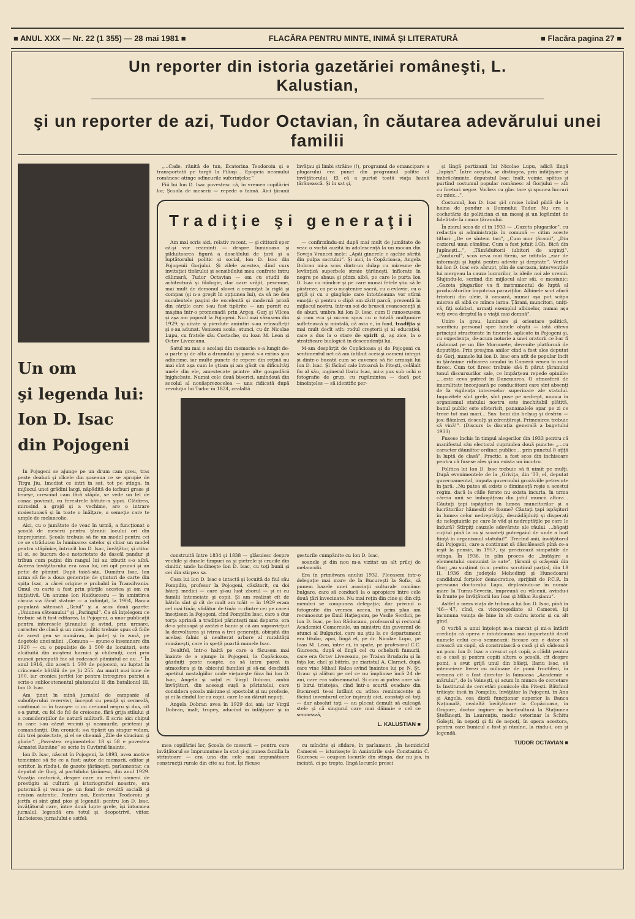■ ANUL XXX — Nr. 22 (1 355) — 28 mai 1981 ■ FLACĂRA PENTRU MINTE, INIMĂ ŞI LITERATURĂ ■ Flacăra pagina 27 ■
Un reporter din istoria gazetăriei româneşti, L. Kalustian,
şi un reporter de azi, Tudor Octavian, în căutarea adevărului unei familii
Un om
şi legenda lui:
Ion D. Isac
din Pojogeni
În Pojogeni se ajunge pe un drum cam greu, tras peste dealuri şi vîlcele din şoseaua ce se apropie de Tîrgu Jiu. Imediat ce intri în sat, tot pe stînga, în mijlocul unei grădini largi, năpădită de ierburi grase şi leneşe, crescînd cam fără stăpîn, se vede un fel de conac povîrnit, cu ferestrele bătute-n şipci. Clădirea, mirosind a grajd şi a vechime, are o intrare maiestuoasă şi în toate o înălţare, o semeţie care te umple de melancolie.
Aici, cu o jumătate de veac în urmă, a funcţionat o şcoală de meserii pentru ţăranii locului ori din împrejurimi. Şcoala trebuia să fie un model pentru cei ce se străduiau la luminarea satelor şi chiar un model pentru stăpînire, întrucît Ion D. Isac, învăţător, şi ctitor al ei, se bucura de-o notorietate de dascăl pandur şi tribun cum puţini din rangul lui au izbutit s-o aibă. Averea învăţătorului era casa lui, cei opt prunci şi un petic de pămînt. După taică-său, Dumitru Isac, Ion urma să fie a doua generaţie de ştiutori de carte din spiţa Isac, a cărei origine e probabil în Transilvania. Omul cu carte a fost prin părţile acestea şi om cu iniţiativă. Un anume Ion Haiducescu — în amintirea căruia s-a făcut statuie — a înfiinţat, la 1904, Banca populară sătească „Griul“ şi a scos două gazete: „Uniunea săteanului“ şi „Paringul“. Ca să înţelegem ce trebuie să fi fost editarea, la Pojogeni, a unor publicaţii pentru interesele ţăranului şi avînd, prin urmare, caracter de clasă şi un miez politic trebuie spus că foile de acest gen se numărau, în judeţ şi în zonă, pe degetele unei mîini. „Comuna — spune o însemnare din 1920 — cu o populaţie de 1 500 de locuitori, este alcătuită din moşteni harnici şi chibzuiţi, cari prin muncă pricepută fac să rodească pămîntul ce au...“ În anul 1916, din acești 1 500 de pojoceni, au luptat în crîncenele bătălii de pe Jii 255. Au murit mai bine de 100, iar cronica jertfei lor pentru întregirea patriei a scris-o sublocotenentul plutonului II din batalionul III, Ion D. Isac.
Am ţinut în mînă jurnalul de campanie al subofiţerului rezervist, început cu peniţă şi cerneală, continuat — în tranşee — cu creionul negru şi dus, cît s-a putut, cu fel de fel de creioane, fără grija stilului şi a consideraţiilor de natură militară. E scris aici chipul în care i-au căzut vecinii şi neamurile, prietenii şi comandanţii. Din cronică; s-a tipărit un singur volum, din trei proiectate, şi el se cheamă „Zile de sbucium şi glorie“. „Povestea regimentelor 18 şi 58 e povestea Armatei Române“ se scrie în Cuvîntul înainte.
Ion D. Isac, născut în Pojogeni, la 1893, avea motive temeinice să fie ce a fost: autor de memorii, editor şi scriitor, la rîndu-i, de gazete ţărăneşti, parlamentar, ca deputat de Gorj, al partidului ţărănesc, din anul 1929. Vocaţia oratorică, despre care au referit oameni de prestigiu ai culturii şi istoriografiei noastre, era puternică şi venea pe un fond de revoltă socială şi eroism autentic. Pentru noi, Ecaterina Teodoroiu şi jertfa ei sînt gînd pios şi legendă; pentru Ion D. Isac, învăţătorul care, între două lupte grele, îşi întocmea jurnalul, legendă era totul şi, deopotrivă, viitor. Încheierea jurnalului e astfel:
„...Cade, rănită de tun, Ecaterina Teodoroiu şi e transportată pe targă la Filiaşi... Epopeia neamului românesc atinge adîncurile suferinţelor.“
Fiii lui Ion D. Isac povestesc că, în vremea copilăriei lor, Şcoala de meserii — repede o faimă. Aici ţăranii învăţau şi limbi străine (!), programul de emancipare a plugarului era punct din programul politic al învăţătorului. El că a purtat toată viaţa haină ţărănească. Şi în sat şi,
Tradiţie şi generaţii
Am mai scris aici, relativ recent, — şi cititorii sper că-şi vor reaminti — despre luminoasa şi pilduitoarea figură a dascălului de ţară şi a luptătorului politic şi social, Ion D. Isac din Pojogenii Gorjului. Şi zilele acestea, dînd curs invitaţiei tînărului şi sensibilului meu confrate întru călimară, Tudor Octavian — om cu studii de arhitectură şi filologie, dar care vrăjit, pesemne, mai mult de demonul slovei a renunţat la riglă şi compas (şi n-a greşit în opţiunea lui), ca să ne dea suculentele pagini de excelentă şi modernă proză din cărţile care i-au fost tipărite — am pornit cu maşina într-o promenadă prin Argeş, Gorj şi Vîlcea şi aşa am poposit la Pojogeni. Nu-l mai văzusem din 1929; şi uitate şi pierdute amintiri s-au reînsufleţit şi s-au adunat. Venisem acolo, atunci, cu dr. Nicolae Lupu, cu fratele său Costache, cu Ioan M. Leon şi Octav Livezeanu.
Satul nu mai e acelaşi din memorie: s-a lungit de-o parte şi de alta a drumului şi parcă s-a extins şi-n adîncime, iar multe puncte de repere din reţină nu mai sînt aşa cum le ştiam şi am găsit cu dificultăţi unele din ele, amestecate printre alte gospodării înjghebate. Numai cele două biserici, amîndouă din secolul al nouăsprezecelea — una ridicată după revoluţia lui Tudor în 1824, cealaltă
— confirmîndu-mi după mai mult de jumătate de veac o vorbă auzită în adolescenţă la un mocan din Soveja Vrancei mele: „Apăi ginerele e aşchie sărită din pulpa socrului“. Şi aici, la Copăcioasa, Angela Dobran mi-a scos dintr-un dulap cu miresme de levănţică superbele straie ţărăneşti, înflorate în negru pe abaua şi pînza albă, pe care le purta Ion D. Isac cu mîndrie şi pe care numai fetele ştiu să le păstreze, ca pe o moştenire sacră, cu o evlavie, cu o grijă şi cu o gingăşie care întotdeauna vor stîrni emoţii; şi pentru o clipă am zărit parcă, prezentă în mijlocul nostru, într-un soi de bruscă evanescenţă şi de aburi, umbra lui Ion D. Isac, cum îl cunoscusem şi cum era şi mi-am spus cu o totală mulţumire sufletească şi mintală, că asta e, în fond, tradiţia şi mai mult decît atît: rodul creşterii şi al educaţiei, care a dus la o stare de spirit şi, aş zice, la o stratificare biologică în descendenţii lui.
M-am despărţit de Copăcioasa şi de Pojogeni cu sentimentul net că am întîlnit aceiaşi oameni integri şi dintr-o bucată cum se cuvenea să fie urmaşii lui Ion D. Isac. Şi făcînd cale întoarsă la Piteşti, celălalt fiu al său, inginerul Ilariu Isac, mi-a pus sub ochi o fotografie de grup, cu rugămintea — dacă pot bineînţeles — să identific per-
construită între 1834 şi 1838 — glăsuiesc despre vechile şi dusele timpuri ca şi pietrele şi crucile din cimitir, unde hodineşte Ion D. Isac, cu toţi bunii şi cei din stirpea sa.
Casa lui Ion D. Isac e intactă şi locuită de fiul său Pompiliu, profesor la Pojogeni, căsătorit, cu doi băieţi medici — care şi-au luat zborul — şi ei cu familii întemeiate şi copii. Şi am realizat cît de bătrîn sînt şi cît de mult am trăit — în 1929 eram cel mai tînăr, sfidător de tînăr — dintre cei pe care-i însoţisem la Pojogeni, cînd Pompiliu Isac, care a dus torţa aprinsă a tradiţiei părinteşti mai departe, era de-o şchioapă şi astăzi e bunic şi că am supravieţuit la dezvoltarea şi ivirea a trei generaţii, obîrşită din acelaşi falnic şi nealterat arbore al ruralităţii româneşti, care în speţă poartă numele Isac.
Dealtfel, într-o haltă pe care o făcusem mai înainte de a ajunge în Pojogeni, la Copăcioasa, găzduiţi peste noapte, ca să intru parcă în atmosfera şi în obiceiul familiei şi să-mi deschidă apetitul nostalgiilor unde vieţuieşte fiica lui Ion D. Isac, Angela şi soţul ei Virgil Dobran, ambii învăţători, din aceeaşi suşă a părintelui, care considera şcoala misiune şi apostolat şi nu profesie, şi ei la rîndul lor cu copii, care le-au dăruit nepoţi.
Angela Dobran avea în 1929 doi ani; iar Virgil Dobran, înalt, trupeş, aducînd în înfăţişare şi în gesturile cumpănite cu Ion D. Isac,
soanele şi din nou m-a vizitat un alt prilej de melancolii.
Era în primăvara anului 1932. Plecasem într-o delegaţie mai mare de la Bucureşti la Sofia, să punem bazele unei asociaţii culturale româno-bulgare, care să conducă la o apropiere între cele două ţări învecinate. Nu mai reţin din cine şi din cîţi membri se compunea delegaţia; dar privind o fotografie din vremea aceea, în prim plan am recunoscut pe Emil Haţieganu, pe Vasile Serdici, pe Ion D. Isac, pe Ion Răducanu, profesorul şi rectorul Academiei Comerciale, un ministru din guvernul de atunci al Bulgariei, care nu ştiu la ce departament era titular, apoi, lîngă el, pe dr. Nicolae Lupu, pe Ioan M. Leon, între ei, în spate, pe profesorul C.C. Giurescu, după el lîngă cel cu ochelarii fumurii, care era Octav Livezeanu, pe Traian Brudariu şi în faţa lor, chel şi bătrîn, pe ziaristul A. Clarnet, după care vine Mihail Ralea avînd înaintea lui pe N. Şt. Graur şi alături pe cel ce nu împlinise încă 24 de ani, care era subsemnatul. Şi cum ai putea oare să-ţi birui tristeţea, cînd într-o scurtă evadare din Bucureşti te-ai întîlnit cu atîtea reminiscenţe şi făcînd inventarul celor înşiruiţi aici, constaţi că toţi — dar absolut toţi — au plecat demult să culeagă stele şi că singurul care mai dăinuie e cel ce semnează,
L. KALUSTIAN ■
mea copilăriei lor, Şcoala de meserii — pentru care învăţătorul se împrumutase la stat şi-şi punea familia la strîmtoare — era una din cele mai impunătoare construcţii rurale din cîte au fost. Îşi făcuse
cu mîndrie şi sfidare, în parlament. „În hemiciclul Camerei — istoriseşte în Amintirile sale Constantin C. Giurescu — ocupam locurile din stînga, dar nu jos, în incintă, ci pe trepte, lîngă locurile presei
şi lîngă partizanii lui Nicolae Lupu, adică lîngă „lupişti“. Între aceştia, se distingea, prin înfăţişare şi îmbrăcăminte, deputatul Isac; înalt, voinic, spătos şi purtînd costumul popular românesc al Gorjului — alb cu fireturi negre. Vorbea cu glas tare şi spunea lucruri cu miez...“.
Costumul, Ion D. Isac şi-l croise luînd pildă de la haina de pandur a Domnului Tudor. Nu era o cochetărie de politician ci un mesaj şi un legămînt de fidelitate la cauza ţăranului.
În ziarul scos de el în 1933 — „Gazeta plugarilor“, cu redacţia şi administraţia în comună — citim aceste titluri: „De ce sîntem tari“, „Cum mor ţăranii“, „Din cazierul unui cămătar. Cum a fost jefuit I.Gh. Bică din Jupîneşti...“, „Tămăduitorii iubitori de arginţi“. „Pandurul“, scos ceva mai tîrziu, se intitula „ziar de informaţii şi luptă pentru adevăr şi dreptate“. Verbul lui Ion D. Isac era abrupt, plin de sarcasm, intervenţiile lui mergeau la cauza lucrurilor, la ideile noi ale vremii. Slujindu-le, scriind din mijlocul alor săi, e mesianic: „Gazeta plugarilor va fi instrumentul de luptă al producătorilor împotriva paraziţilor. Albinele scot afară trîntorii din uleie, îi omoară, numai aşa pot scăpa mierea să aibă ce mînca iarna. Ţărani, muncitori, uniţi-vă, fiţi solidari, urmaţi exemplul albinelor, numai aşa veţi avea dreptul la o viaţă mai demnă“.
Unire la greu, luminare şi orientare politică, sacrificiu personal spre binele obştii — iată cîteva principii structurate în tinereţe, aplicate în Pojogeni şi, cu experienţa, de-acum notorie a unei oratorii ce l-ar fi răzbunat pe un Ilie Moromete, devenite platformă de deputăţie. Prin preajma anilor cînd a fost ales deputat de Gorj, numele lui Ion D. Isac era atît de popular încît în ţărănime ridicarea omului în Cameră venea în mod firesc. Cum tot firesc trebuie să-i fi părut ţăranului tonul discursurilor sale, ce împărţeau repede opiniile: „...este ceva putred în Danemarca. O atmosferă de imoralitate înconjoară pe conducătorii care sînt absenţi de la vigilenţa intereselor superioare ale statului. Impozitele sînt grele, sînt puse pe nedrept, munca în organismul statului nostru este inechitabil plătită, banul public este sfeterisit, panamalele apar pe zi ce trece tot mai mari... Sus: bani din belşug şi desfriu — jos: flămînzi, desculţi şi zdrenţăroşi. Primenirea trebuie să vină!“. (Discurs la discuţia generală a bugetului 1933)
Fusese închis în timpul alegerilor din 1933 pentru că manifestul său electoral cuprindea două puncte: „...cu caracter dăunător ordinei publice... prin punctul 8 aţîţă la luptă de clasă“. Practic, a fost scos din închisoare pentru că fusese ales şi nu exista un încotro.
Politica lui Ion D. Isac trebuie să fi uimit pe mulţi. După evenimentele de la „Griviţa, din '33, el, deputat guvernamental, imputa guvernului grozăviile petrecute în ţară: „Nu putea să existe o dimineaţă roşie a acestui regim, dacă la căile ferate nu exista incuria, în urma căreia unii se îmbogăţeau din jaful muncii altora... Căutaţi ţapi ispăşitori în lumea muncitorilor şi a lucrătorilor hămesiţi de foame? Căutaţi ţapi ispăşitori în lumea celor nedreptăţiţi, desnădăjduiţi şi disperaţi de nelegiuirile pe care le văd şi nedreptăţile pe care le îndură? Stîrpiţi cauzele adevărate ale răului. ...băgaţi cuţitul pînă la os şi scoateţi putregaiul de unde a luat fiinţă în organismul statului!“. Trecînd anii, învăţătorul din Pojogeni, care a continuat să dăscălească pînă ce-a ieşit la pensie, în 1957, îşi precizează simpatiile de stînga. În 1936, în plin proces de „butăşire a elementului comunist la sate“, ţăranii şi orăşenii din Gorj „au susţinut (n.n. pentru scrutinul parţial, din 18 II, 1936 din judeţele Mehedinţi şi Hunedoara) candidatul forţelor democratice, sprijinit de P.C.R. în persoana doctorului Lupu, deplasîndu-se în număr mare la Turnu-Severin, împreună cu vîlcenii, avîndu-i în frunte pe învăţătorii Ion Isac şi Mihai Roşianu“.
Astfel a mers viaţa de tribun a lui Ion D. Isac, pînă în '46—'47, cînd, ca vicepreşedinte al Camerei, îşi încununa voinţa de bine în alt cadru istoric şi cu alt gînd.
O vorbă a unui înţelept m-a marcat şi mi-a întărit credinţa că opera e întotdeauna mai importantă decît numele celui ce-o semnează: fiecare om e dator să crească un copil, să construiască o casă şi să sădească un pom. Ion D. Isac a crescut opt copii, a clădit pentru ei o casă şi pentru copiii altora o şcoală, cît despre pomi, a avut grijă unul din băieţi, Ilariu Isac, să întemeieze livezi cu milioane de pomi fructiferi, în vremea cît a fost director la faimoasa „Academie a mărului“, de la Voineşti, şi acum în munca de cercetare la Institutul de cercetări pomicole din Piteşti. Bătrînul trăieşte încă în Pompiliu, învăţător la Pojogeni, în Ana şi Angela, cea dintîi funcţionar superior la Banca Naţională, cealaltă învăţătoare la Copăcioasa, în Grigore, doctor inginer în horticultură la Staţiunea Ştefăneşti, în Laurenţiu, medic veterinar la Schitu Goleşti, în nepoţi şi fii de nepoţi, în opera acestora, pentru care bunicul a fost şi rămîne, la rîndu-i, om şi legendă.
TUDOR OCTAVIAN ■